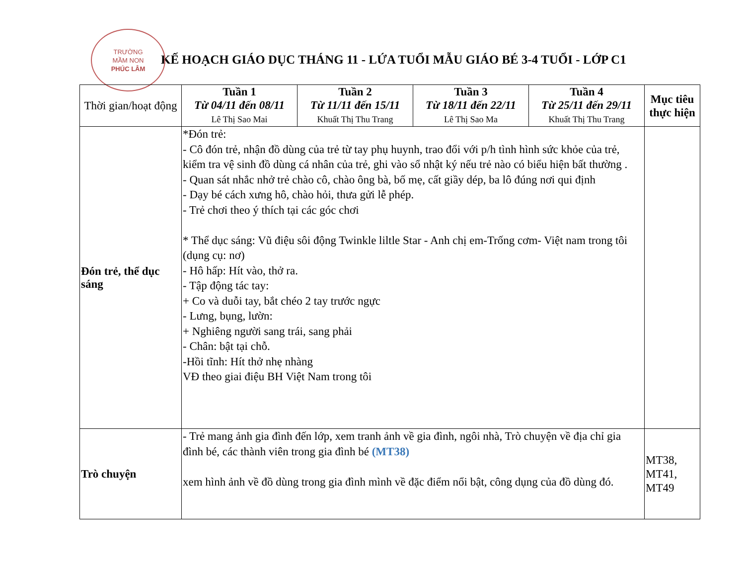TRƯỜNG
MẦM NON
PHÚC LÂM
KẾ HOẠCH GIÁO DỤC THÁNG 11 - LỨA TUỔI MẪU GIÁO BÉ 3-4 TUỔI - LỚP C1
| Thời gian/hoạt động | Tuần 1 Từ 04/11 đến 08/11 Lê Thị Sao Mai | Tuần 2 Từ 11/11 đến 15/11 Khuất Thị Thu Trang | Tuần 3 Từ 18/11 đến 22/11 Lê Thị Sao Ma | Tuần 4 Từ 25/11 đến 29/11 Khuất Thị Thu Trang | Mục tiêu thực hiện |
| --- | --- | --- | --- | --- | --- |
| Đón trẻ, thể dục sáng | *Đón trẻ: - Cô đón trẻ, nhận đồ dùng của trẻ từ tay phụ huynh, trao đổi với p/h tình hình sức khỏe của trẻ, kiểm tra vệ sinh đồ dùng cá nhân của trẻ, ghi vào sổ nhật ký nếu trẻ nào có biểu hiện bất thường . - Quan sát nhắc nhở trẻ chào cô, chào ông bà, bố mẹ, cất giầy dép, ba lô đúng nơi qui định - Dạy bé cách xưng hô, chào hỏi, thưa gửi lễ phép. - Trẻ chơi theo ý thích tại các góc chơi * Thể dục sáng: Vũ điệu sôi động Twinkle liltle Star - Anh chị em-Trống cơm- Việt nam trong tôi (dụng cụ: nơ) - Hô hấp: Hít vào, thở ra. - Tập động tác tay: + Co và duỗi tay, bắt chéo 2 tay trước ngực - Lưng, bụng, lườn: + Nghiêng người sang trái, sang phải - Chân: bật tại chỗ. -Hồi tĩnh: Hít thở nhẹ nhàng VĐ theo giai điệu BH Việt Nam trong tôi | | | | |
| Trò chuyện | - Trẻ mang ảnh gia đình đến lớp, xem tranh ảnh về gia đình, ngôi nhà, Trò chuyện về địa chỉ gia đình bé, các thành viên trong gia đình bé (MT38) xem hình ảnh về đồ dùng trong gia đình mình về đặc điểm nổi bật, công dụng của đồ dùng đó. | | | | MT38 , MT41 , MT49 |